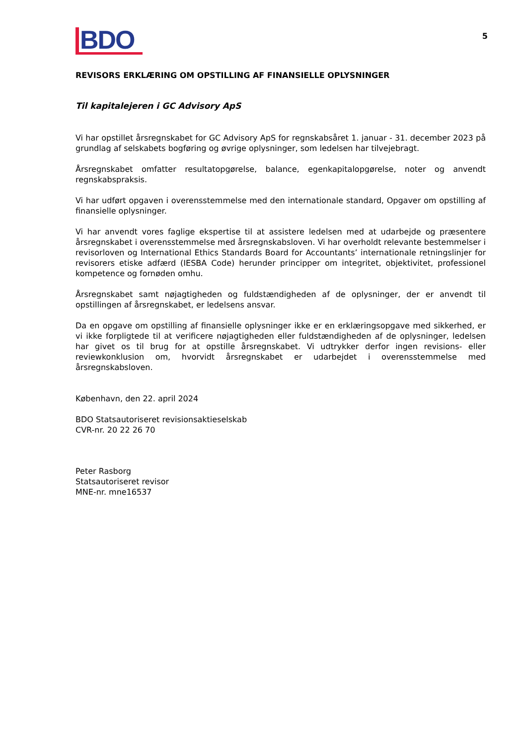BDO
5
REVISORS ERKLÆRING OM OPSTILLING AF FINANSIELLE OPLYSNINGER
Til kapitalejeren i GC Advisory ApS
Vi har opstillet årsregnskabet for GC Advisory ApS for regnskabsåret 1. januar - 31. december 2023 på grundlag af selskabets bogføring og øvrige oplysninger, som ledelsen har tilvejebragt.
Årsregnskabet omfatter resultatopgørelse, balance, egenkapitalopgørelse, noter og anvendt regnskabspraksis.
Vi har udført opgaven i overensstemmelse med den internationale standard, Opgaver om opstilling af finansielle oplysninger.
Vi har anvendt vores faglige ekspertise til at assistere ledelsen med at udarbejde og præsentere årsregnskabet i overensstemmelse med årsregnskabsloven. Vi har overholdt relevante bestemmelser i revisorloven og International Ethics Standards Board for Accountants’ internationale retningslinjer for revisorers etiske adfærd (IESBA Code) herunder principper om integritet, objektivitet, professionel kompetence og fornøden omhu.
Årsregnskabet samt nøjagtigheden og fuldstændigheden af de oplysninger, der er anvendt til opstillingen af årsregnskabet, er ledelsens ansvar.
Da en opgave om opstilling af finansielle oplysninger ikke er en erklæringsopgave med sikkerhed, er vi ikke forpligtede til at verificere nøjagtigheden eller fuldstændigheden af de oplysninger, ledelsen har givet os til brug for at opstille årsregnskabet. Vi udtrykker derfor ingen revisions- eller reviewkonklusion om, hvorvidt årsregnskabet er udarbejdet i overensstemmelse med årsregnskabsloven.
København, den 22. april 2024
BDO Statsautoriseret revisionsaktieselskab
CVR-nr. 20 22 26 70
Peter Rasborg
Statsautoriseret revisor
MNE-nr. mne16537